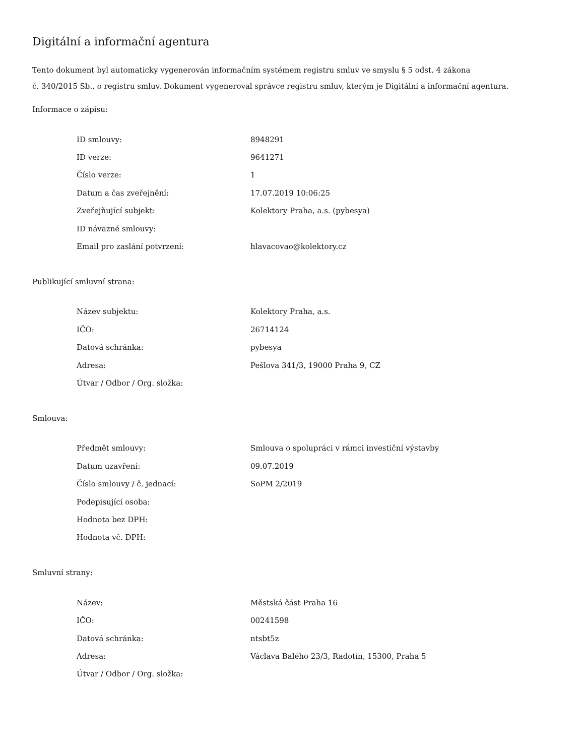Digitální a informační agentura
Tento dokument byl automaticky vygenerován informačním systémem registru smluv ve smyslu § 5 odst. 4 zákona
č. 340/2015 Sb., o registru smluv. Dokument vygeneroval správce registru smluv, kterým je Digitální a informační agentura.
Informace o zápisu:
| ID smlouvy: | 8948291 |
| ID verze: | 9641271 |
| Číslo verze: | 1 |
| Datum a čas zveřejnění: | 17.07.2019 10:06:25 |
| Zveřejňující subjekt: | Kolektory Praha, a.s. (pybesya) |
| ID návazné smlouvy: | |
| Email pro zaslání potvrzení: | hlavacovao@kolektory.cz |
Publikující smluvní strana:
| Název subjektu: | Kolektory Praha, a.s. |
| IČO: | 26714124 |
| Datová schránka: | pybesya |
| Adresa: | Pešlova 341/3, 19000 Praha 9, CZ |
| Útvar / Odbor / Org. složka: | |
Smlouva:
| Předmět smlouvy: | Smlouva o spolupráci v rámci investiční výstavby |
| Datum uzavření: | 09.07.2019 |
| Číslo smlouvy / č. jednací: | SoPM 2/2019 |
| Podepisující osoba: | |
| Hodnota bez DPH: | |
| Hodnota vč. DPH: | |
Smluvní strany:
| Název: | Městská část Praha 16 |
| IČO: | 00241598 |
| Datová schránka: | ntsbt5z |
| Adresa: | Václava Balého 23/3, Radotín, 15300, Praha 5 |
| Útvar / Odbor / Org. složka: | |